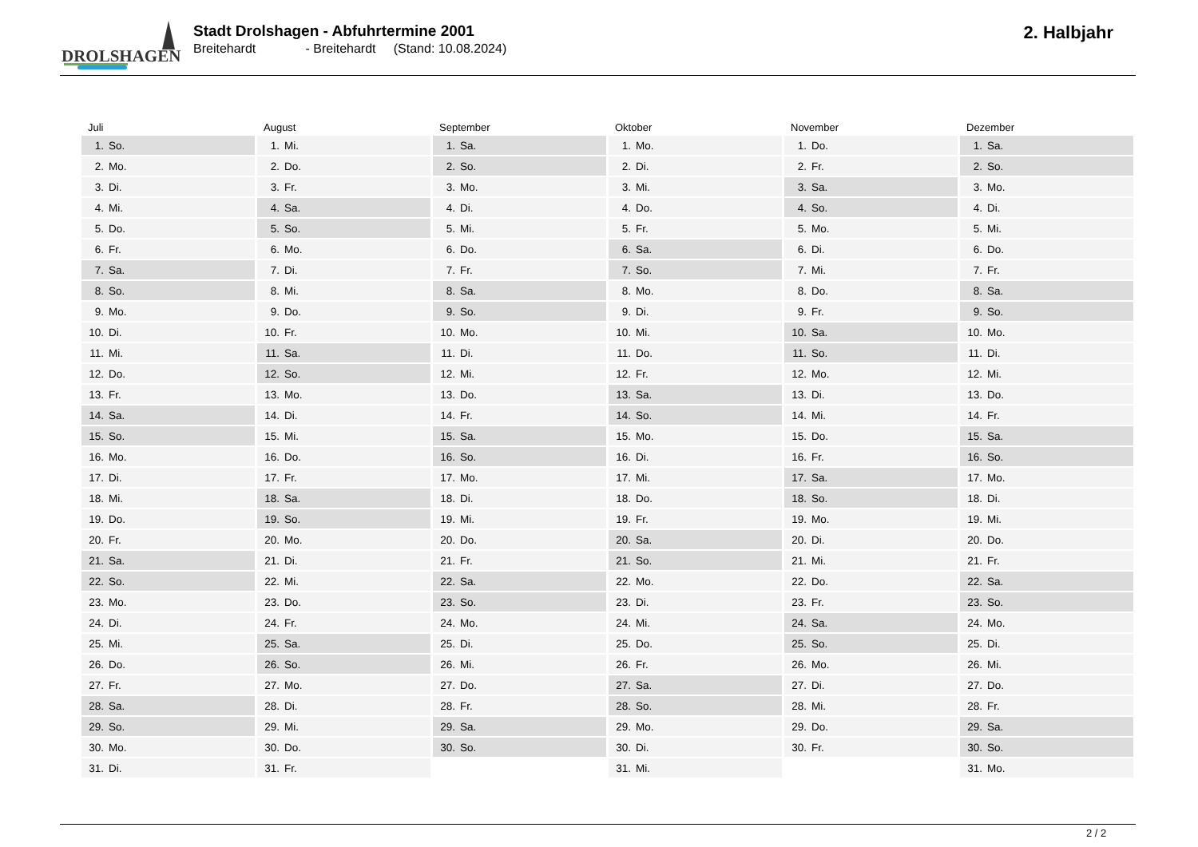DROLSHAGEN
Stadt Drolshagen - Abfuhrtermine 2001
Breitehardt - Breitehardt (Stand: 10.08.2024)
2. Halbjahr
Juli
| 1. | So. |
| 2. | Mo. |
| 3. | Di. |
| 4. | Mi. |
| 5. | Do. |
| 6. | Fr. |
| 7. | Sa. |
| 8. | So. |
| 9. | Mo. |
| 10. | Di. |
| 11. | Mi. |
| 12. | Do. |
| 13. | Fr. |
| 14. | Sa. |
| 15. | So. |
| 16. | Mo. |
| 17. | Di. |
| 18. | Mi. |
| 19. | Do. |
| 20. | Fr. |
| 21. | Sa. |
| 22. | So. |
| 23. | Mo. |
| 24. | Di. |
| 25. | Mi. |
| 26. | Do. |
| 27. | Fr. |
| 28. | Sa. |
| 29. | So. |
| 30. | Mo. |
| 31. | Di. |
August
| 1. | Mi. |
| 2. | Do. |
| 3. | Fr. |
| 4. | Sa. |
| 5. | So. |
| 6. | Mo. |
| 7. | Di. |
| 8. | Mi. |
| 9. | Do. |
| 10. | Fr. |
| 11. | Sa. |
| 12. | So. |
| 13. | Mo. |
| 14. | Di. |
| 15. | Mi. |
| 16. | Do. |
| 17. | Fr. |
| 18. | Sa. |
| 19. | So. |
| 20. | Mo. |
| 21. | Di. |
| 22. | Mi. |
| 23. | Do. |
| 24. | Fr. |
| 25. | Sa. |
| 26. | So. |
| 27. | Mo. |
| 28. | Di. |
| 29. | Mi. |
| 30. | Do. |
| 31. | Fr. |
September
| 1. | Sa. |
| 2. | So. |
| 3. | Mo. |
| 4. | Di. |
| 5. | Mi. |
| 6. | Do. |
| 7. | Fr. |
| 8. | Sa. |
| 9. | So. |
| 10. | Mo. |
| 11. | Di. |
| 12. | Mi. |
| 13. | Do. |
| 14. | Fr. |
| 15. | Sa. |
| 16. | So. |
| 17. | Mo. |
| 18. | Di. |
| 19. | Mi. |
| 20. | Do. |
| 21. | Fr. |
| 22. | Sa. |
| 23. | So. |
| 24. | Mo. |
| 25. | Di. |
| 26. | Mi. |
| 27. | Do. |
| 28. | Fr. |
| 29. | Sa. |
| 30. | So. |
Oktober
| 1. | Mo. |
| 2. | Di. |
| 3. | Mi. |
| 4. | Do. |
| 5. | Fr. |
| 6. | Sa. |
| 7. | So. |
| 8. | Mo. |
| 9. | Di. |
| 10. | Mi. |
| 11. | Do. |
| 12. | Fr. |
| 13. | Sa. |
| 14. | So. |
| 15. | Mo. |
| 16. | Di. |
| 17. | Mi. |
| 18. | Do. |
| 19. | Fr. |
| 20. | Sa. |
| 21. | So. |
| 22. | Mo. |
| 23. | Di. |
| 24. | Mi. |
| 25. | Do. |
| 26. | Fr. |
| 27. | Sa. |
| 28. | So. |
| 29. | Mo. |
| 30. | Di. |
| 31. | Mi. |
November
| 1. | Do. |
| 2. | Fr. |
| 3. | Sa. |
| 4. | So. |
| 5. | Mo. |
| 6. | Di. |
| 7. | Mi. |
| 8. | Do. |
| 9. | Fr. |
| 10. | Sa. |
| 11. | So. |
| 12. | Mo. |
| 13. | Di. |
| 14. | Mi. |
| 15. | Do. |
| 16. | Fr. |
| 17. | Sa. |
| 18. | So. |
| 19. | Mo. |
| 20. | Di. |
| 21. | Mi. |
| 22. | Do. |
| 23. | Fr. |
| 24. | Sa. |
| 25. | So. |
| 26. | Mo. |
| 27. | Di. |
| 28. | Mi. |
| 29. | Do. |
| 30. | Fr. |
Dezember
| 1. | Sa. |
| 2. | So. |
| 3. | Mo. |
| 4. | Di. |
| 5. | Mi. |
| 6. | Do. |
| 7. | Fr. |
| 8. | Sa. |
| 9. | So. |
| 10. | Mo. |
| 11. | Di. |
| 12. | Mi. |
| 13. | Do. |
| 14. | Fr. |
| 15. | Sa. |
| 16. | So. |
| 17. | Mo. |
| 18. | Di. |
| 19. | Mi. |
| 20. | Do. |
| 21. | Fr. |
| 22. | Sa. |
| 23. | So. |
| 24. | Mo. |
| 25. | Di. |
| 26. | Mi. |
| 27. | Do. |
| 28. | Fr. |
| 29. | Sa. |
| 30. | So. |
| 31. | Mo. |
2 / 2